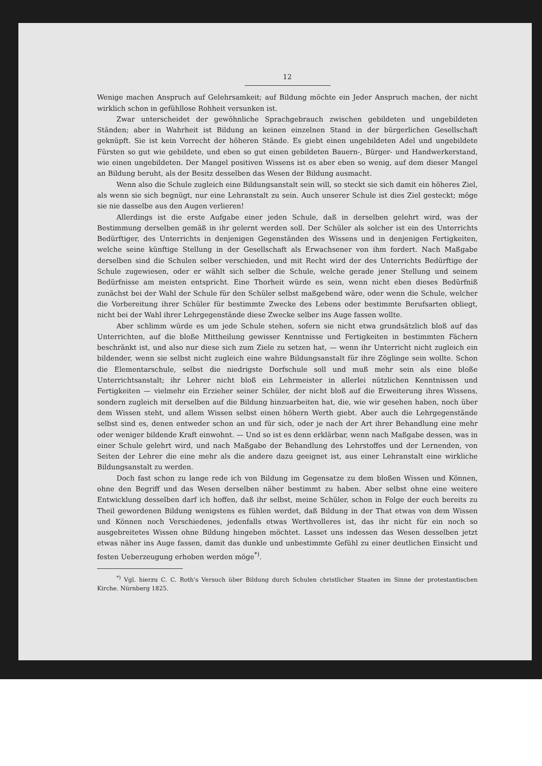12
Wenige machen Anspruch auf Gelehrsamkeit; auf Bildung möchte ein Jeder Anspruch machen, der nicht wirklich schon in gefühllose Rohheit versunken ist.
Zwar unterscheidet der gewöhnliche Sprachgebrauch zwischen gebildeten und ungebildeten Ständen; aber in Wahrheit ist Bildung an keinen einzelnen Stand in der bürgerlichen Gesellschaft geknüpft. Sie ist kein Vorrecht der höheren Stände. Es giebt einen ungebildeten Adel und ungebildete Fürsten so gut wie gebildete, und eben so gut einen gebildeten Bauern-, Bürger- und Handwerkerstand, wie einen ungebildeten. Der Mangel positiven Wissens ist es aber eben so wenig, auf dem dieser Mangel an Bildung beruht, als der Besitz desselben das Wesen der Bildung ausmacht.
Wenn also die Schule zugleich eine Bildungsanstalt sein will, so steckt sie sich damit ein höheres Ziel, als wenn sie sich begnügt, nur eine Lehranstalt zu sein. Auch unserer Schule ist dies Ziel gesteckt; möge sie nie dasselbe aus den Augen verlieren!
Allerdings ist die erste Aufgabe einer jeden Schule, daß in derselben gelehrt wird, was der Bestimmung derselben gemäß in ihr gelernt werden soll. Der Schüler als solcher ist ein des Unterrichts Bedürftiger, des Unterrichts in denjenigen Gegenständen des Wissens und in denjenigen Fertigkeiten, welche seine künftige Stellung in der Gesellschaft als Erwachsener von ihm fordert. Nach Maßgabe derselben sind die Schulen selber verschieden, und mit Recht wird der des Unterrichts Bedürftige der Schule zugewiesen, oder er wählt sich selber die Schule, welche gerade jener Stellung und seinem Bedürfnisse am meisten entspricht. Eine Thorheit würde es sein, wenn nicht eben dieses Bedürfniß zunächst bei der Wahl der Schule für den Schüler selbst maßgebend wäre, oder wenn die Schule, welcher die Vorbereitung ihrer Schüler für bestimmte Zwecke des Lebens oder bestimmte Berufsarten obliegt, nicht bei der Wahl ihrer Lehrgegenstände diese Zwecke selber ins Auge fassen wollte.
Aber schlimm würde es um jede Schule stehen, sofern sie nicht etwa grundsätzlich bloß auf das Unterrichten, auf die bloße Mittheilung gewisser Kenntnisse und Fertigkeiten in bestimmten Fächern beschränkt ist, und also nur diese sich zum Ziele zu setzen hat, — wenn ihr Unterricht nicht zugleich ein bildender, wenn sie selbst nicht zugleich eine wahre Bildungsanstalt für ihre Zöglinge sein wollte. Schon die Elementarschule, selbst die niedrigste Dorfschule soll und muß mehr sein als eine bloße Unterrichtsanstalt; ihr Lehrer nicht bloß ein Lehrmeister in allerlei nützlichen Kenntnissen und Fertigkeiten — vielmehr ein Erzieher seiner Schüler, der nicht bloß auf die Erweiterung ihres Wissens, sondern zugleich mit derselben auf die Bildung hinzuarbeiten hat, die, wie wir gesehen haben, noch über dem Wissen steht, und allem Wissen selbst einen höhern Werth giebt. Aber auch die Lehrgegenstände selbst sind es, denen entweder schon an und für sich, oder je nach der Art ihrer Behandlung eine mehr oder weniger bildende Kraft einwohnt. — Und so ist es denn erklärbar, wenn nach Maßgabe dessen, was in einer Schule gelehrt wird, und nach Maßgabe der Behandlung des Lehrstoffes und der Lernenden, von Seiten der Lehrer die eine mehr als die andere dazu geeignet ist, aus einer Lehranstalt eine wirkliche Bildungsanstalt zu werden.
Doch fast schon zu lange rede ich von Bildung im Gegensatze zu dem bloßen Wissen und Können, ohne den Begriff und das Wesen derselben näher bestimmt zu haben. Aber selbst ohne eine weitere Entwicklung desselben darf ich hoffen, daß ihr selbst, meine Schüler, schon in Folge der euch bereits zu Theil gewordenen Bildung wenigstens es fühlen werdet, daß Bildung in der That etwas von dem Wissen und Können noch Verschiedenes, jedenfalls etwas Werthvolleres ist, das ihr nicht für ein noch so ausgebreitetes Wissen ohne Bildung hingeben möchtet. Lasset uns indessen das Wesen desselben jetzt etwas näher ins Auge fassen, damit das dunkle und unbestimmte Gefühl zu einer deutlichen Einsicht und festen Ueberzeugung erhoben werden möge<sup>*)</sup>.
<sup>*)</sup> Vgl. hierzu C. C. Roth's Versuch über Bildung durch Schulen christlicher Staaten im Sinne der protestantischen Kirche. Nürnberg 1825.